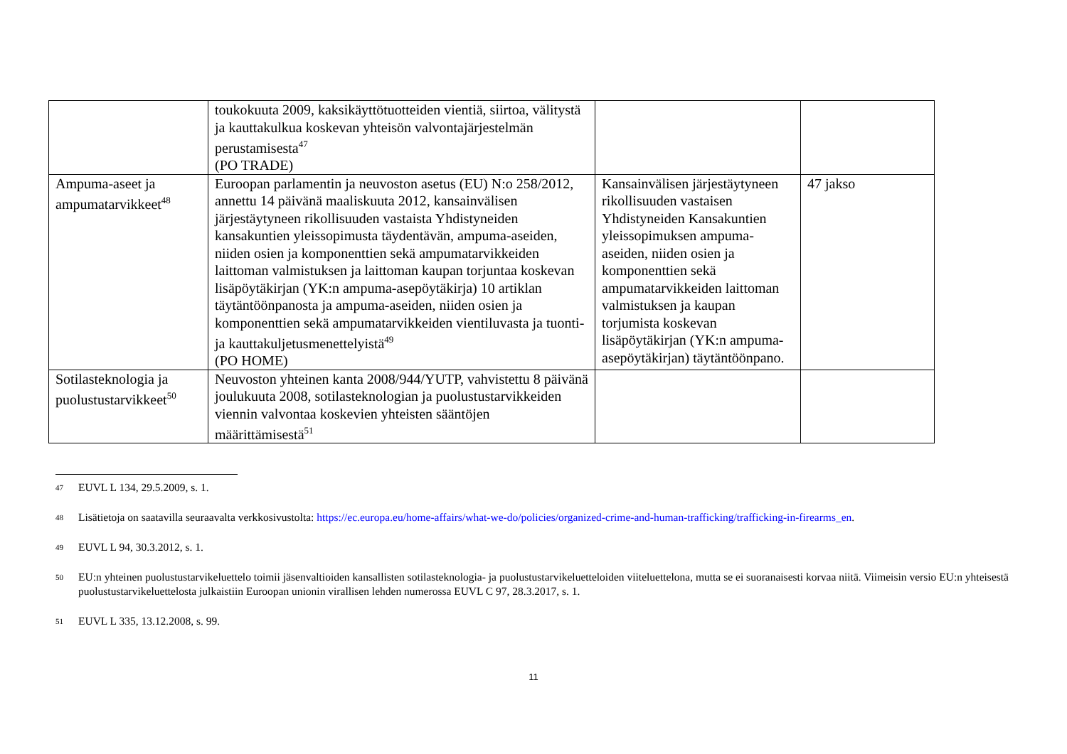| | toukokuuta 2009, kaksikäyttötuotteiden vientiä, siirtoa, välitystä ja kauttakulkua koskevan yhteisön valvontajärjestelmän perustamisesta<sup>47</sup> (PO TRADE) | | |
| Ampuma-aseet ja ampumatarvikkeet<sup>48</sup> | Euroopan parlamentin ja neuvoston asetus (EU) N:o 258/2012, annettu 14 päivänä maaliskuuta 2012, kansainvälisen järjestäytyneen rikollisuuden vastaista Yhdistyneiden kansakuntien yleissopimusta täydentävän, ampuma-aseiden, niiden osien ja komponenttien sekä ampumatarvikkeiden laittoman valmistuksen ja laittoman kaupan torjuntaa koskevan lisäpöytäkirjan (YK:n ampuma-asepöytäkirja) 10 artiklan täytäntöönpanosta ja ampuma-aseiden, niiden osien ja komponenttien sekä ampumatarvikkeiden vientiluvasta ja tuonti- ja kauttakuljetusmenettelyistä<sup>49</sup> (PO HOME) | Kansainvälisen järjestäytyneen rikollisuuden vastaisen Yhdistyneiden Kansakuntien yleissopimuksen ampuma-aseiden, niiden osien ja komponenttien sekä ampumatarvikkeiden laittoman valmistuksen ja kaupan torjumista koskevan lisäpöytäkirjan (YK:n ampuma-asepöytäkirjan) täytäntöönpano. | 47 jakso |
| Sotilasteknologia ja puolustustarvikkeet<sup>50</sup> | Neuvoston yhteinen kanta 2008/944/YUTP, vahvistettu 8 päivänä joulukuuta 2008, sotilasteknologian ja puolustustarvikkeiden viennin valvontaa koskevien yhteisten sääntöjen määrittämisestä<sup>51</sup> | | |
47 EUVL L 134, 29.5.2009, s. 1.
48 Lisätietoja on saatavilla seuraavalta verkkosivustolta: https://ec.europa.eu/home-affairs/what-we-do/policies/organized-crime-and-human-trafficking/trafficking-in-firearms_en.
49 EUVL L 94, 30.3.2012, s. 1.
50 EU:n yhteinen puolustustarvikeluettelo toimii jäsenvaltioiden kansallisten sotilasteknologia- ja puolustustarvikeluetteloiden viiteluettelona, mutta se ei suoranaisesti korvaa niitä. Viimeisin versio EU:n yhteisestä puolustustarvikeluettelosta julkaistiin Euroopan unionin virallisen lehden numerossa EUVL C 97, 28.3.2017, s. 1.
51 EUVL L 335, 13.12.2008, s. 99.
11